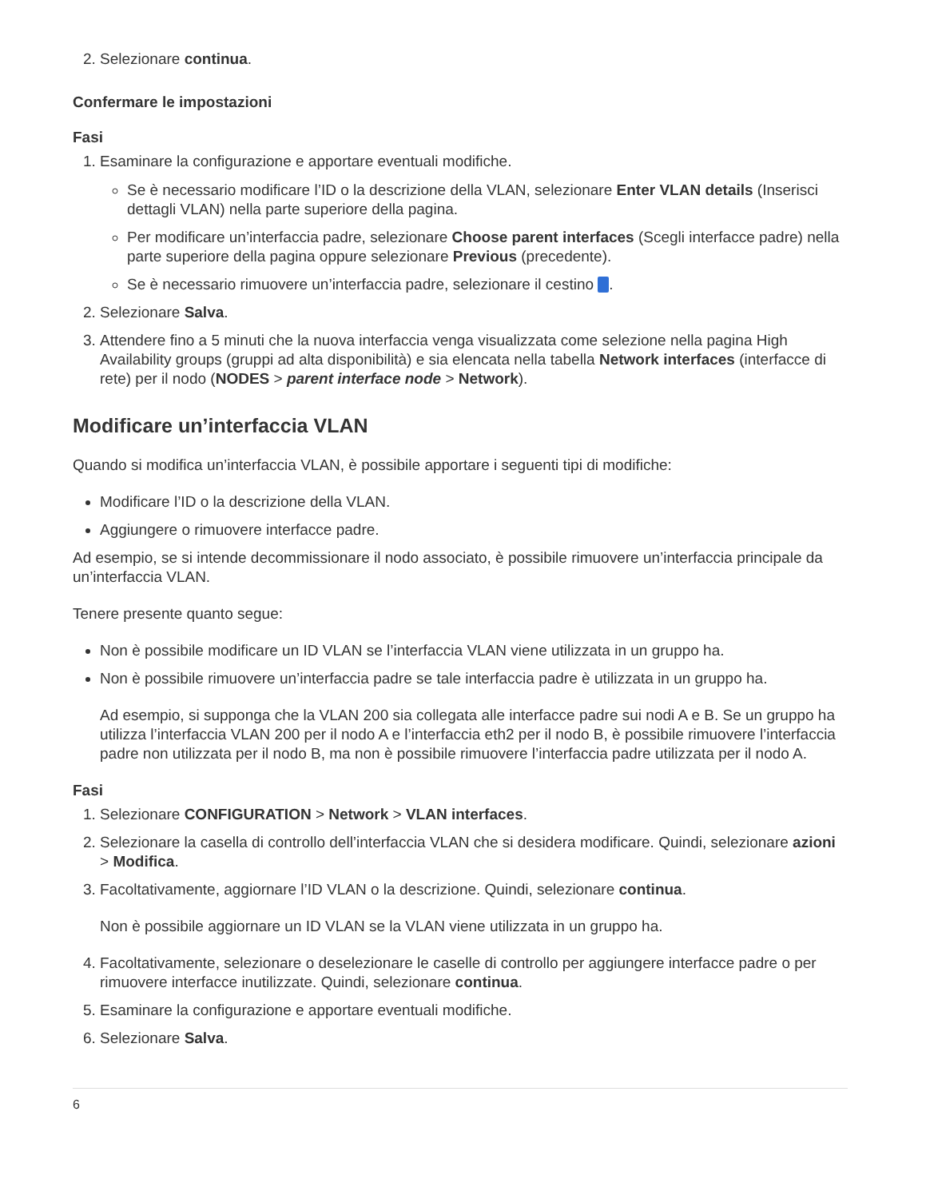2. Selezionare continua.
Confermare le impostazioni
Fasi
1. Esaminare la configurazione e apportare eventuali modifiche.
Se è necessario modificare l’ID o la descrizione della VLAN, selezionare Enter VLAN details (Inserisci dettagli VLAN) nella parte superiore della pagina.
Per modificare un’interfaccia padre, selezionare Choose parent interfaces (Scegli interfacce padre) nella parte superiore della pagina oppure selezionare Previous (precedente).
Se è necessario rimuovere un’interfaccia padre, selezionare il cestino .
2. Selezionare Salva.
3. Attendere fino a 5 minuti che la nuova interfaccia venga visualizzata come selezione nella pagina High Availability groups (gruppi ad alta disponibilità) e sia elencata nella tabella Network interfaces (interfacce di rete) per il nodo (NODES > parent interface node > Network).
Modificare un’interfaccia VLAN
Quando si modifica un’interfaccia VLAN, è possibile apportare i seguenti tipi di modifiche:
Modificare l’ID o la descrizione della VLAN.
Aggiungere o rimuovere interfacce padre.
Ad esempio, se si intende decommissionare il nodo associato, è possibile rimuovere un’interfaccia principale da un’interfaccia VLAN.
Tenere presente quanto segue:
Non è possibile modificare un ID VLAN se l’interfaccia VLAN viene utilizzata in un gruppo ha.
Non è possibile rimuovere un’interfaccia padre se tale interfaccia padre è utilizzata in un gruppo ha.
Ad esempio, si supponga che la VLAN 200 sia collegata alle interfacce padre sui nodi A e B. Se un gruppo ha utilizza l’interfaccia VLAN 200 per il nodo A e l’interfaccia eth2 per il nodo B, è possibile rimuovere l’interfaccia padre non utilizzata per il nodo B, ma non è possibile rimuovere l’interfaccia padre utilizzata per il nodo A.
Fasi
1. Selezionare CONFIGURATION > Network > VLAN interfaces.
2. Selezionare la casella di controllo dell’interfaccia VLAN che si desidera modificare. Quindi, selezionare azioni > Modifica.
3. Facoltativamente, aggiornare l’ID VLAN o la descrizione. Quindi, selezionare continua.
Non è possibile aggiornare un ID VLAN se la VLAN viene utilizzata in un gruppo ha.
4. Facoltativamente, selezionare o deselezionare le caselle di controllo per aggiungere interfacce padre o per rimuovere interfacce inutilizzate. Quindi, selezionare continua.
5. Esaminare la configurazione e apportare eventuali modifiche.
6. Selezionare Salva.
6